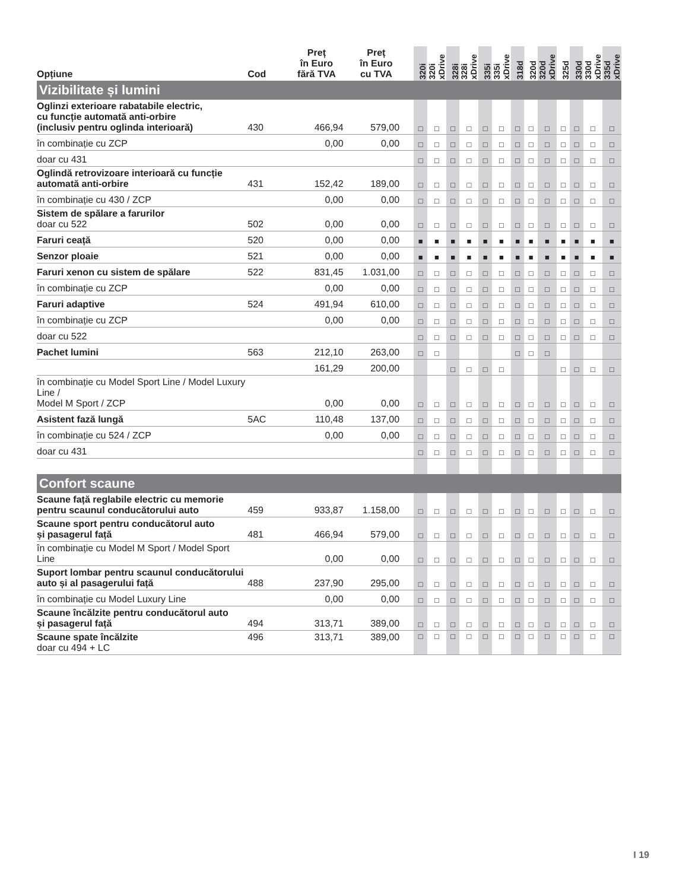| Opțiune | Cod | Preț în Euro fără TVA | Preț în Euro cu TVA | | 320i | 320i xDrive | 328i | 328i xDrive | 335i | 335i xDrive | 318d | 320d | 320d xDrive | 325d | 330d | 330d xDrive | 335d xDrive |
| --- | --- | --- | --- | --- | --- | --- | --- | --- | --- | --- | --- | --- | --- | --- | --- | --- | --- |
| Vizibilitate și lumini | | | | | | | | | | | | | | | | | |
| Oglinzi exterioare rabatabile electric, cu funcție automată anti-orbire (inclusiv pentru oglinda interioară) | 430 | 466,94 | 579,00 | | □ | □ | □ | □ | □ | □ | □ | □ | □ | □ | □ | □ | □ |
| în combinație cu ZCP | | 0,00 | 0,00 | | □ | □ | □ | □ | □ | □ | □ | □ | □ | □ | □ | □ | □ |
| doar cu 431 | | | | | □ | □ | □ | □ | □ | □ | □ | □ | □ | □ | □ | □ | □ |
| Oglindă retrovizoare interioară cu funcție automată anti-orbire | 431 | 152,42 | 189,00 | | □ | □ | □ | □ | □ | □ | □ | □ | □ | □ | □ | □ | □ |
| în combinație cu 430 / ZCP | | 0,00 | 0,00 | | □ | □ | □ | □ | □ | □ | □ | □ | □ | □ | □ | □ | □ |
| Sistem de spălare a farurilor doar cu 522 | 502 | 0,00 | 0,00 | | □ | □ | □ | □ | □ | □ | □ | □ | □ | □ | □ | □ | □ |
| Faruri ceață | 520 | 0,00 | 0,00 | | ■ | ■ | ■ | ■ | ■ | ■ | ■ | ■ | ■ | ■ | ■ | ■ | ■ |
| Senzor ploaie | 521 | 0,00 | 0,00 | | ■ | ■ | ■ | ■ | ■ | ■ | ■ | ■ | ■ | ■ | ■ | ■ | ■ |
| Faruri xenon cu sistem de spălare | 522 | 831,45 | 1.031,00 | | □ | □ | □ | □ | □ | □ | □ | □ | □ | □ | □ | □ | □ |
| în combinație cu ZCP | | 0,00 | 0,00 | | □ | □ | □ | □ | □ | □ | □ | □ | □ | □ | □ | □ | □ |
| Faruri adaptive | 524 | 491,94 | 610,00 | | □ | □ | □ | □ | □ | □ | □ | □ | □ | □ | □ | □ | □ |
| în combinație cu ZCP | | 0,00 | 0,00 | | □ | □ | □ | □ | □ | □ | □ | □ | □ | □ | □ | □ | □ |
| doar cu 522 | | | | | □ | □ | □ | □ | □ | □ | □ | □ | □ | □ | □ | □ | □ |
| Pachet lumini | 563 | 212,10 | 263,00 | | □ | □ | | | | | □ | □ | □ | | | | |
| | | 161,29 | 200,00 | | | | □ | □ | □ | □ | | | | □ | □ | □ | □ |
| în combinație cu Model Sport Line / Model Luxury Line / Model M Sport / ZCP | | 0,00 | 0,00 | | □ | □ | □ | □ | □ | □ | □ | □ | □ | □ | □ | □ | □ |
| Asistent fază lungă | 5AC | 110,48 | 137,00 | | □ | □ | □ | □ | □ | □ | □ | □ | □ | □ | □ | □ | □ |
| în combinație cu 524 / ZCP | | 0,00 | 0,00 | | □ | □ | □ | □ | □ | □ | □ | □ | □ | □ | □ | □ | □ |
| doar cu 431 | | | | | □ | □ | □ | □ | □ | □ | □ | □ | □ | □ | □ | □ | □ |
| Confort scaune | | | | | | | | | | | | | | | | | |
| Scaune față reglabile electric cu memorie pentru scaunul conducătorului auto | 459 | 933,87 | 1.158,00 | | □ | □ | □ | □ | □ | □ | □ | □ | □ | □ | □ | □ | □ |
| Scaune sport pentru conducătorul auto și pasagerul față | 481 | 466,94 | 579,00 | | □ | □ | □ | □ | □ | □ | □ | □ | □ | □ | □ | □ | □ |
| în combinație cu Model M Sport / Model Sport Line | | 0,00 | 0,00 | | □ | □ | □ | □ | □ | □ | □ | □ | □ | □ | □ | □ | □ |
| Suport lombar pentru scaunul conducătorului auto și al pasagerului față | 488 | 237,90 | 295,00 | | □ | □ | □ | □ | □ | □ | □ | □ | □ | □ | □ | □ | □ |
| în combinație cu Model Luxury Line | | 0,00 | 0,00 | | □ | □ | □ | □ | □ | □ | □ | □ | □ | □ | □ | □ | □ |
| Scaune încălzite pentru conducătorul auto și pasagerul față | 494 | 313,71 | 389,00 | | □ | □ | □ | □ | □ | □ | □ | □ | □ | □ | □ | □ | □ |
| Scaune spate încălzite doar cu 494 + LC | 496 | 313,71 | 389,00 | | □ | □ | □ | □ | □ | □ | □ | □ | □ | □ | □ | □ | □ |
I 19